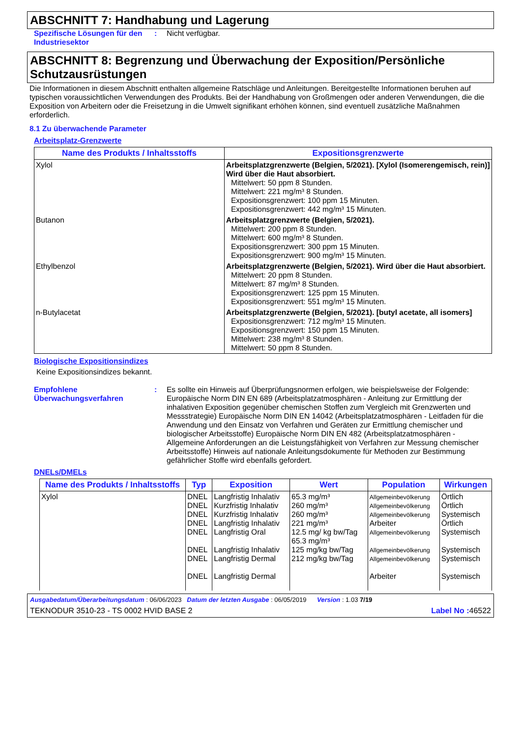ABSCHNITT 7: Handhabung und Lagerung
Spezifische Lösungen für den Industriesektor
: Nicht verfügbar.
ABSCHNITT 8: Begrenzung und Überwachung der Exposition/Persönliche Schutzausrüstungen
Die Informationen in diesem Abschnitt enthalten allgemeine Ratschläge und Anleitungen. Bereitgestellte Informationen beruhen auf typischen voraussichtlichen Verwendungen des Produkts. Bei der Handhabung von Großmengen oder anderen Verwendungen, die die Exposition von Arbeitern oder die Freisetzung in die Umwelt signifikant erhöhen können, sind eventuell zusätzliche Maßnahmen erforderlich.
8.1 Zu überwachende Parameter
Arbeitsplatz-Grenzwerte
| Name des Produkts / Inhaltsstoffs | Expositionsgrenzwerte |
| --- | --- |
| Xylol | Arbeitsplatzgrenzwerte (Belgien, 5/2021). [Xylol (Isomerengemisch, rein)] Wird über die Haut absorbiert. Mittelwert: 50 ppm 8 Stunden. Mittelwert: 221 mg/m³ 8 Stunden. Expositionsgrenzwert: 100 ppm 15 Minuten. Expositionsgrenzwert: 442 mg/m³ 15 Minuten. |
| Butanon | Arbeitsplatzgrenzwerte (Belgien, 5/2021). Mittelwert: 200 ppm 8 Stunden. Mittelwert: 600 mg/m³ 8 Stunden. Expositionsgrenzwert: 300 ppm 15 Minuten. Expositionsgrenzwert: 900 mg/m³ 15 Minuten. |
| Ethylbenzol | Arbeitsplatzgrenzwerte (Belgien, 5/2021). Wird über die Haut absorbiert. Mittelwert: 20 ppm 8 Stunden. Mittelwert: 87 mg/m³ 8 Stunden. Expositionsgrenzwert: 125 ppm 15 Minuten. Expositionsgrenzwert: 551 mg/m³ 15 Minuten. |
| n-Butylacetat | Arbeitsplatzgrenzwerte (Belgien, 5/2021). [butyl acetate, all isomers] Expositionsgrenzwert: 712 mg/m³ 15 Minuten. Expositionsgrenzwert: 150 ppm 15 Minuten. Mittelwert: 238 mg/m³ 8 Stunden. Mittelwert: 50 ppm 8 Stunden. |
Biologische Expositionsindizes
Keine Expositionsindizes bekannt.
Empfohlene Überwachungsverfahren
: Es sollte ein Hinweis auf Überprüfungsnormen erfolgen, wie beispielsweise der Folgende: Europäische Norm DIN EN 689 (Arbeitsplatzatmosphären - Anleitung zur Ermittlung der inhalativen Exposition gegenüber chemischen Stoffen zum Vergleich mit Grenzwerten und Messstrategie) Europäische Norm DIN EN 14042 (Arbeitsplatzatmosphären - Leitfaden für die Anwendung und den Einsatz von Verfahren und Geräten zur Ermittlung chemischer und biologischer Arbeitsstoffe) Europäische Norm DIN EN 482 (Arbeitsplatzatmosphären - Allgemeine Anforderungen an die Leistungsfähigkeit von Verfahren zur Messung chemischer Arbeitsstoffe) Hinweis auf nationale Anleitungsdokumente für Methoden zur Bestimmung gefährlicher Stoffe wird ebenfalls gefordert.
DNELs/DMELs
| Name des Produkts / Inhaltsstoffs | Typ | Exposition | Wert | Population | Wirkungen |
| --- | --- | --- | --- | --- | --- |
| Xylol | DNEL DNEL DNEL DNEL DNEL DNEL DNEL DNEL | Langfristig Inhalativ Kurzfristig Inhalativ Kurzfristig Inhalativ Langfristig Inhalativ Langfristig Oral Langfristig Inhalativ Langfristig Dermal Langfristig Dermal | 65.3 mg/m³ 260 mg/m³ 260 mg/m³ 221 mg/m³ 12.5 mg/ kg bw/Tag 65.3 mg/m³ 125 mg/kg bw/Tag 212 mg/kg bw/Tag | Allgemeinbevölkerung Allgemeinbevölkerung Allgemeinbevölkerung Arbeiter Allgemeinbevölkerung Allgemeinbevölkerung Allgemeinbevölkerung Arbeiter | Örtlich Örtlich Systemisch Örtlich Systemisch Systemisch Systemisch Systemisch |
Ausgabedatum/Überarbeitungsdatum : 06/06/2023 Datum der letzten Ausgabe : 06/05/2019 Version : 1.03 7/19
TEKNODUR 3510-23 - TS 0002 HVID BASE 2 Label No : 46522